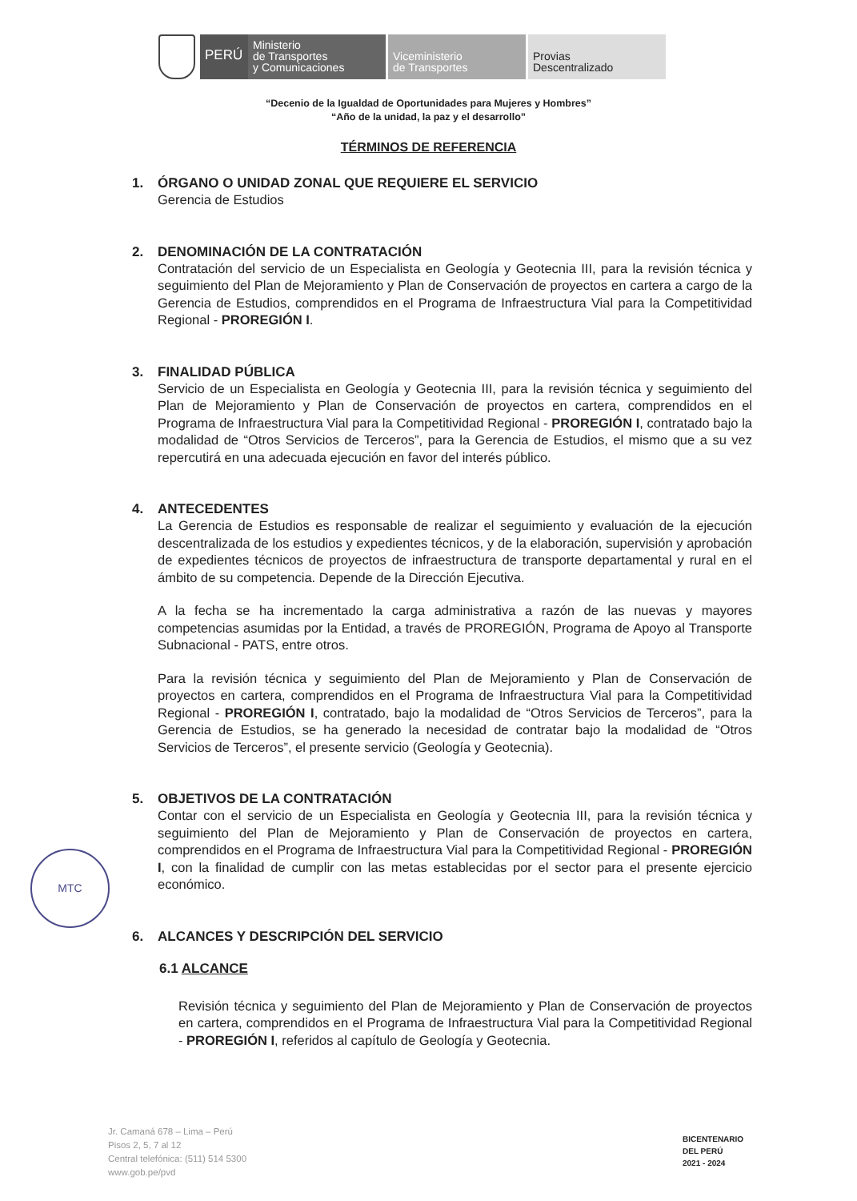PERÚ
Ministerio
de Transportes
y Comunicaciones
Viceministerio
de Transportes
Provias
Descentralizado
“Decenio de la Igualdad de Oportunidades para Mujeres y Hombres”
“Año de la unidad, la paz y el desarrollo”
TÉRMINOS DE REFERENCIA
1. ÓRGANO O UNIDAD ZONAL QUE REQUIERE EL SERVICIO
Gerencia de Estudios
2. DENOMINACIÓN DE LA CONTRATACIÓN
Contratación del servicio de un Especialista en Geología y Geotecnia III, para la revisión técnica y seguimiento del Plan de Mejoramiento y Plan de Conservación de proyectos en cartera a cargo de la Gerencia de Estudios, comprendidos en el Programa de Infraestructura Vial para la Competitividad Regional - PROREGIÓN I.
3. FINALIDAD PÚBLICA
Servicio de un Especialista en Geología y Geotecnia III, para la revisión técnica y seguimiento del Plan de Mejoramiento y Plan de Conservación de proyectos en cartera, comprendidos en el Programa de Infraestructura Vial para la Competitividad Regional - PROREGIÓN I, contratado bajo la modalidad de “Otros Servicios de Terceros”, para la Gerencia de Estudios, el mismo que a su vez repercutirá en una adecuada ejecución en favor del interés público.
4. ANTECEDENTES
La Gerencia de Estudios es responsable de realizar el seguimiento y evaluación de la ejecución descentralizada de los estudios y expedientes técnicos, y de la elaboración, supervisión y aprobación de expedientes técnicos de proyectos de infraestructura de transporte departamental y rural en el ámbito de su competencia. Depende de la Dirección Ejecutiva.
A la fecha se ha incrementado la carga administrativa a razón de las nuevas y mayores competencias asumidas por la Entidad, a través de PROREGIÓN, Programa de Apoyo al Transporte Subnacional - PATS, entre otros.
Para la revisión técnica y seguimiento del Plan de Mejoramiento y Plan de Conservación de proyectos en cartera, comprendidos en el Programa de Infraestructura Vial para la Competitividad Regional - PROREGIÓN I, contratado, bajo la modalidad de “Otros Servicios de Terceros”, para la Gerencia de Estudios, se ha generado la necesidad de contratar bajo la modalidad de “Otros Servicios de Terceros”, el presente servicio (Geología y Geotecnia).
5. OBJETIVOS DE LA CONTRATACIÓN
Contar con el servicio de un Especialista en Geología y Geotecnia III, para la revisión técnica y seguimiento del Plan de Mejoramiento y Plan de Conservación de proyectos en cartera, comprendidos en el Programa de Infraestructura Vial para la Competitividad Regional - PROREGIÓN I, con la finalidad de cumplir con las metas establecidas por el sector para el presente ejercicio económico.
6. ALCANCES Y DESCRIPCIÓN DEL SERVICIO
6.1 ALCANCE
Revisión técnica y seguimiento del Plan de Mejoramiento y Plan de Conservación de proyectos en cartera, comprendidos en el Programa de Infraestructura Vial para la Competitividad Regional - PROREGIÓN I, referidos al capítulo de Geología y Geotecnia.
MTC
Jr. Camaná 678 – Lima – Perú
Pisos 2, 5, 7 al 12
Central telefónica: (511) 514 5300
www.gob.pe/pvd
BICENTENARIO
DEL PERÚ
2021 - 2024